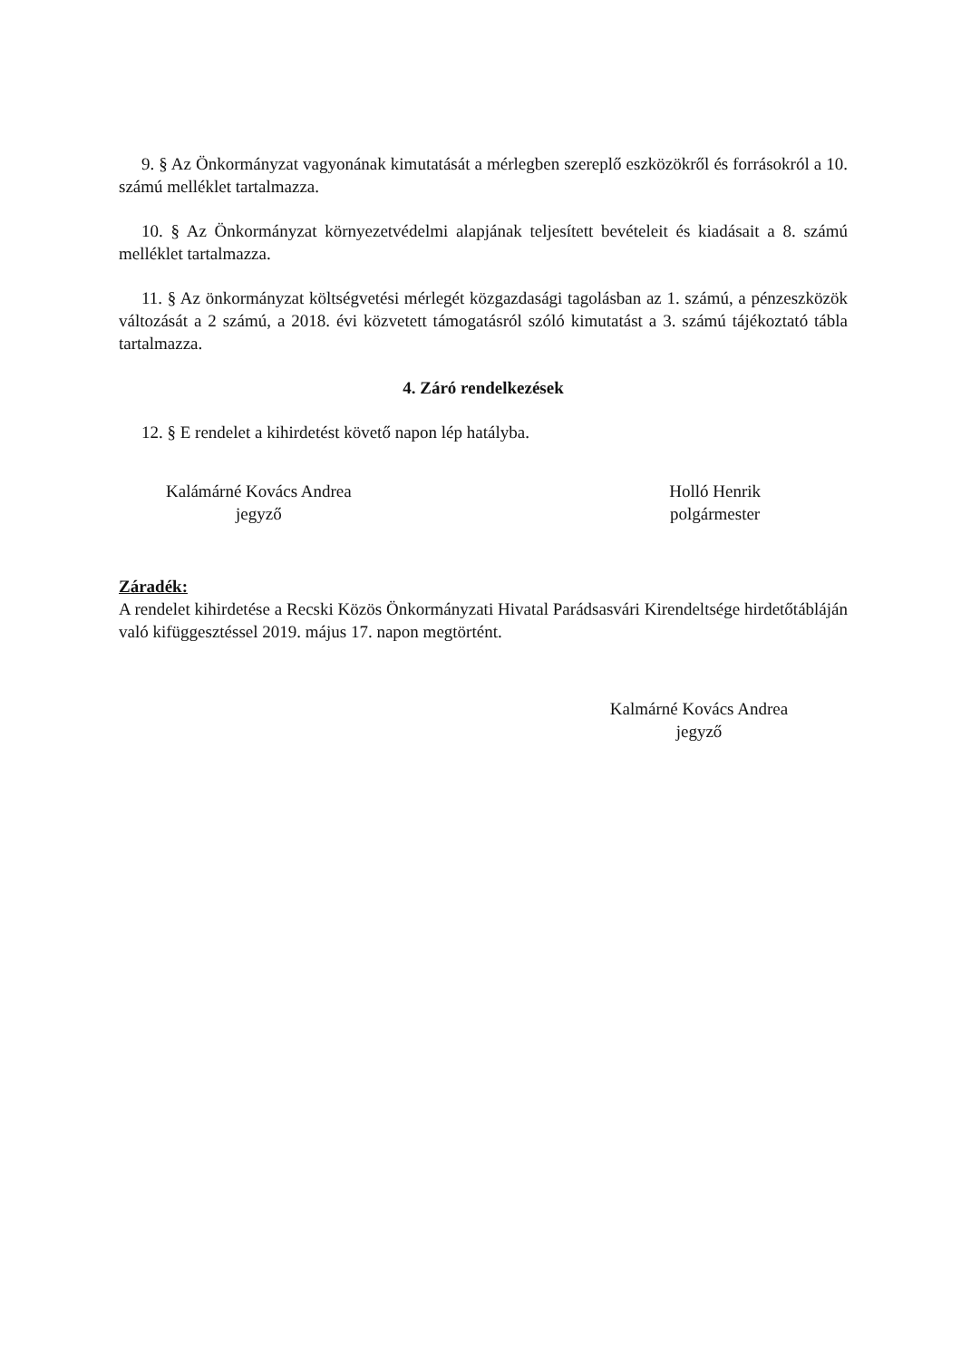9. § Az Önkormányzat vagyonának kimutatását a mérlegben szereplő eszközökről és forrásokról a 10. számú melléklet tartalmazza.
10. § Az Önkormányzat környezetvédelmi alapjának teljesített bevételeit és kiadásait a 8. számú melléklet tartalmazza.
11. § Az önkormányzat költségvetési mérlegét közgazdasági tagolásban az 1. számú, a pénzeszközök változását a 2 számú, a 2018. évi közvetett támogatásról szóló kimutatást a 3. számú tájékoztató tábla tartalmazza.
4. Záró rendelkezések
12. § E rendelet a kihirdetést követő napon lép hatályba.
Kalámárné Kovács Andrea
jegyző
Holló Henrik
polgármester
Záradék:
A rendelet kihirdetése a Recski Közös Önkormányzati Hivatal Parádsasvári Kirendeltsége hirdetőtábláján való kifüggesztéssel 2019. május 17. napon megtörtént.
Kalmárné Kovács Andrea
jegyző